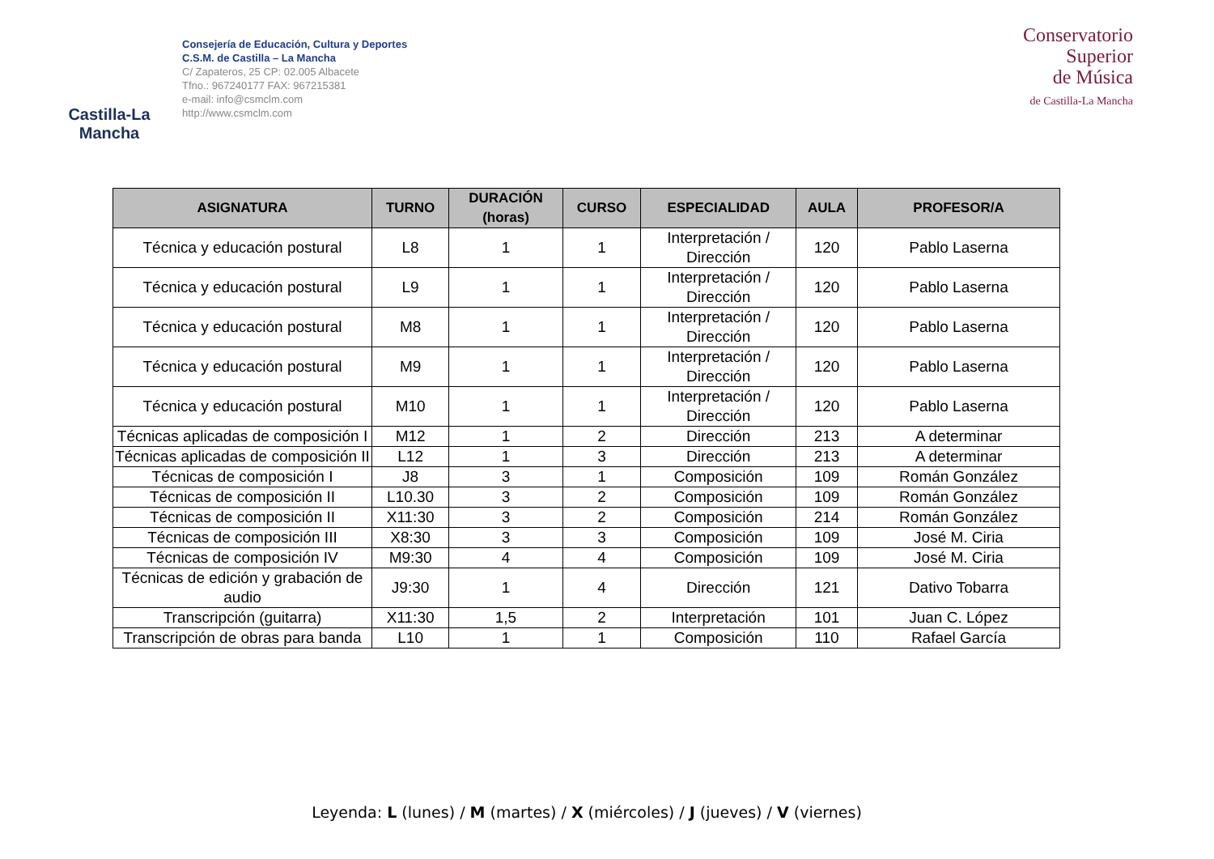Castilla-La Mancha
Consejería de Educación, Cultura y Deportes
C.S.M. de Castilla – La Mancha
C/ Zapateros, 25 CP: 02.005 Albacete
Tfno.: 967240177 FAX: 967215381
e-mail: info@csmclm.com
http://www.csmclm.com
Conservatorio
Superior
de Música
de Castilla-La Mancha
| ASIGNATURA | TURNO | DURACIÓN (horas) | CURSO | ESPECIALIDAD | AULA | PROFESOR/A |
| --- | --- | --- | --- | --- | --- | --- |
| Técnica y educación postural | L8 | 1 | 1 | Interpretación / Dirección | 120 | Pablo Laserna |
| Técnica y educación postural | L9 | 1 | 1 | Interpretación / Dirección | 120 | Pablo Laserna |
| Técnica y educación postural | M8 | 1 | 1 | Interpretación / Dirección | 120 | Pablo Laserna |
| Técnica y educación postural | M9 | 1 | 1 | Interpretación / Dirección | 120 | Pablo Laserna |
| Técnica y educación postural | M10 | 1 | 1 | Interpretación / Dirección | 120 | Pablo Laserna |
| Técnicas aplicadas de composición I | M12 | 1 | 2 | Dirección | 213 | A determinar |
| Técnicas aplicadas de composición II | L12 | 1 | 3 | Dirección | 213 | A determinar |
| Técnicas de composición I | J8 | 3 | 1 | Composición | 109 | Román González |
| Técnicas de composición II | L10.30 | 3 | 2 | Composición | 109 | Román González |
| Técnicas de composición II | X11:30 | 3 | 2 | Composición | 214 | Román González |
| Técnicas de composición III | X8:30 | 3 | 3 | Composición | 109 | José M. Ciria |
| Técnicas de composición IV | M9:30 | 4 | 4 | Composición | 109 | José M. Ciria |
| Técnicas de edición y grabación de audio | J9:30 | 1 | 4 | Dirección | 121 | Dativo Tobarra |
| Transcripción (guitarra) | X11:30 | 1,5 | 2 | Interpretación | 101 | Juan C. López |
| Transcripción de obras para banda | L10 | 1 | 1 | Composición | 110 | Rafael García |
Leyenda: L (lunes) / M (martes) / X (miércoles) / J (jueves) / V (viernes)